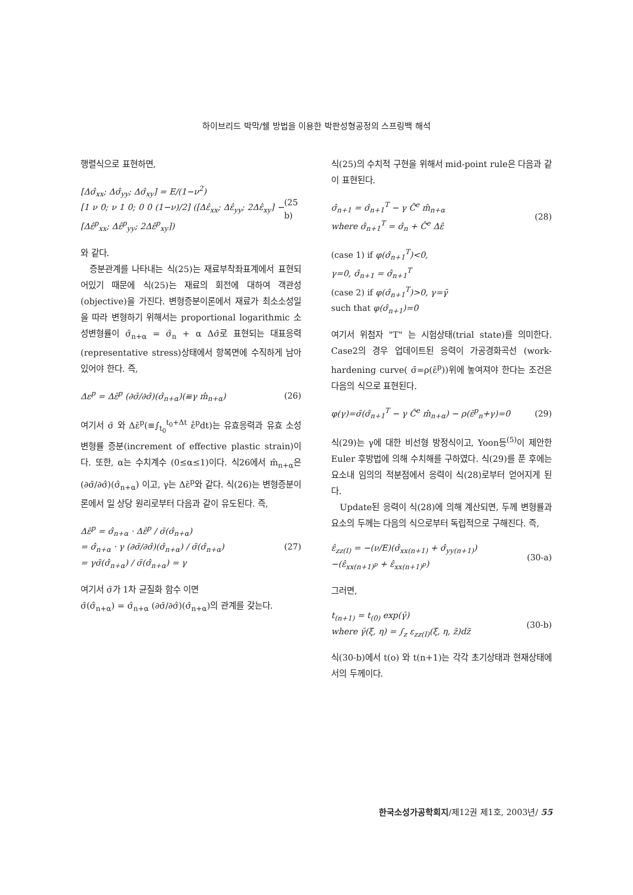하이브리드 박막/쉘 방법을 이용한 박판성형공정의 스프링백 해석
행렬식으로 표현하면,
[Δσ̂<sub>xx</sub>; Δσ̂<sub>yy</sub>; Δσ̂<sub>xy</sub>] = E/(1−ν<sup>2</sup>)
[1 ν 0; ν 1 0; 0 0 (1−ν)/2] ([Δε̂<sub>xx</sub>; Δε̂<sub>yy</sub>; 2Δε̂<sub>xy</sub>] − [Δε̂<sup>p</sup><sub>xx</sub>; Δε̂<sup>p</sup><sub>yy</sub>; 2Δε̂<sup>p</sup><sub>xy</sub>])
(25 b)
와 같다.
증분관계를 나타내는 식(25)는 재료부착좌표계에서 표현되어있기 때문에 식(25)는 재료의 회전에 대하여 객관성(objective)을 가진다. 변형증분이론에서 재료가 최소소성일을 따라 변형하기 위해서는 proportional logarithmic 소성변형률이 σ̂<sub>n+α</sub> = σ̂<sub>n</sub> + α Δσ̂로 표현되는 대표응력(representative stress)상태에서 항복면에 수직하게 남아있어야 한다. 즉,
Δε<sup>p</sup> = Δε̄<sup>p</sup> (∂σ̄/∂σ̂)(σ̂<sub>n+α</sub>)(≡γ m̂<sub>n+α</sub>)
(26)
여기서 σ̄ 와 Δε̄<sup>p</sup>(≡∫<sub>t<sub>0</sub></sub><sup>t<sub>0</sub>+Δt</sup> ε̄̇<sup>p</sup>dt)는 유효응력과 유효 소성변형률 증분(increment of effective plastic strain)이다. 또한, α는 수치계수 (0≤α≤1)이다. 식26에서 m̂<sub>n+α</sub>은 (∂σ̄/∂σ̂)(σ̂<sub>n+α</sub>) 이고, γ는 Δε̄<sup>p</sup>와 같다. 식(26)는 변형증분이론에서 일 상당 원리로부터 다음과 같이 유도된다. 즉,
Δε̄<sup>p</sup> = σ̂<sub>n+α</sub> · Δε̂<sup>p</sup> / σ̄(σ̂<sub>n+α</sub>)
= σ̂<sub>n+α</sub> · γ (∂σ̄/∂σ̂)(σ̂<sub>n+α</sub>) / σ̄(σ̂<sub>n+α</sub>)
= γσ̄(σ̂<sub>n+α</sub>) / σ̄(σ̂<sub>n+α</sub>) = γ
(27)
여기서 σ̄가 1차 균질화 함수 이면
σ̄(σ̂<sub>n+α</sub>) = σ̂<sub>n+α</sub> (∂σ̄/∂σ̂)(σ̂<sub>n+α</sub>)의 관계를 갖는다.
식(25)의 수치적 구현을 위해서 mid-point rule은 다음과 같이 표현된다.
σ̂<sub>n+1</sub> = σ̂<sub>n+1</sub><sup>T</sup> − γ Ĉ<sup>e</sup> m̂<sub>n+α</sub>
where σ̂<sub>n+1</sub><sup>T</sup> = σ̂<sub>n</sub> + Ĉ<sup>e</sup> Δε̂
(28)
(case 1) if φ(σ̂<sub>n+1</sub><sup>T</sup>)<0,
γ=0, σ̂<sub>n+1</sub> = σ̂<sub>n+1</sub><sup>T</sup>
(case 2) if φ(σ̂<sub>n+1</sub><sup>T</sup>)>0, γ=γ̄
such that φ(σ̂<sub>n+1</sub>)=0
여기서 위첨자 "T" 는 시험상태(trial state)를 의미한다. Case2의 경우 업데이트된 응력이 가공경화곡선 (work-hardening curve( σ̄=ρ(ε̄<sup>p</sup>))위에 놓여져야 한다는 조건은 다음의 식으로 표현된다.
φ(γ)=σ̄(σ̂<sub>n+1</sub><sup>T</sup> − γ Ĉ<sup>e</sup> m̂<sub>n+α</sub>) − ρ(ε̄<sup>p</sup><sub>n</sub>+γ)=0
(29)
식(29)는 γ에 대한 비선형 방정식이고, Yoon등<sup>(5)</sup>이 제안한 Euler 후방법에 의해 수치해를 구하였다. 식(29)를 푼 후에는 요소내 임의의 적분점에서 응력이 식(28)로부터 얻어지게 된다.
Update된 응력이 식(28)에 의해 계산되면, 두께 변형률과 요소의 두께는 다음의 식으로부터 독립적으로 구해진다. 즉,
ε̂<sub>zz(I)</sub> = −(ν/E)(σ̂<sub>xx(n+1)</sub> + σ̂<sub>yy(n+1)</sub>)
−(ε̂<sub>xx(n+1)<sup>p</sup></sub> + ε̂<sub>xx(n+1)<sup>p</sup></sub>)
(30-a)
그러면,
t<sub>(n+1)</sub> = t<sub>(0)</sub> exp(γ̄)
where γ̄(ξ, η) = ∫<sub>z</sub> ε<sub>zz(I)</sub>(ξ, η, z̃)dz̃
(30-b)
식(30-b)에서 t(o) 와 t(n+1)는 각각 초기상태과 현재상태에서의 두께이다.
한국소성가공학회지/제12권 제1호, 2003년/ 55